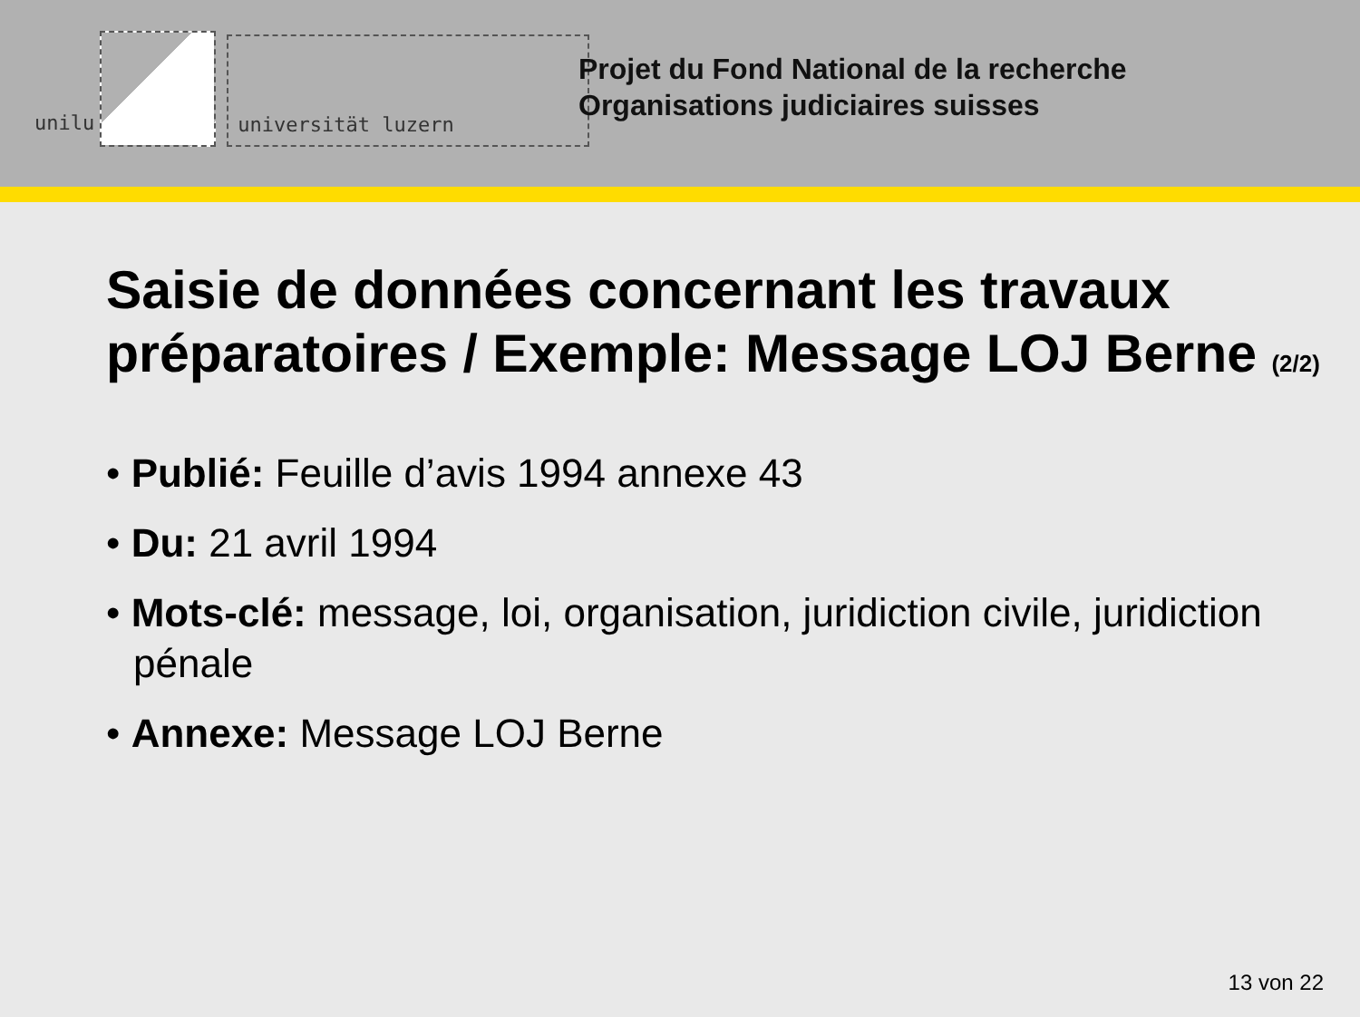unilu
universität luzern
Projet du Fond National de la recherche
Organisations judiciaires suisses
Saisie de données concernant les travaux préparatoires / Exemple: Message LOJ Berne (2/2)
• Publié: Feuille d’avis 1994 annexe 43
• Du: 21 avril 1994
• Mots-clé: message, loi, organisation, juridiction civile, juridiction pénale
• Annexe: Message LOJ Berne
13 von 22